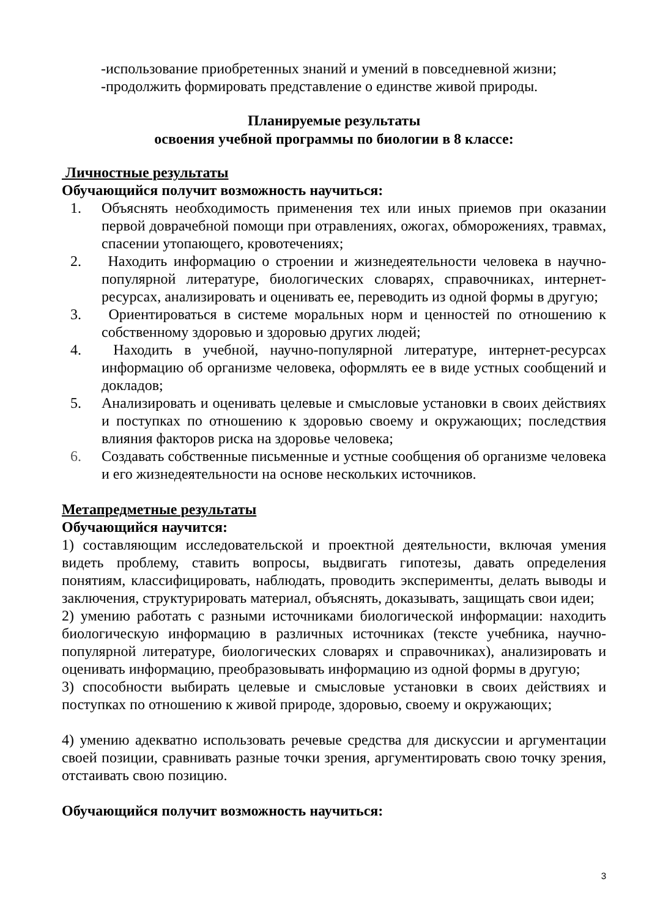-использование приобретенных знаний и умений в повседневной жизни;
-продолжить формировать представление о единстве живой природы.
Планируемые результаты
освоения учебной программы по биологии в 8 классе:
Личностные результаты
Обучающийся получит возможность научиться:
1. Объяснять необходимость применения тех или иных приемов при оказании первой доврачебной помощи при отравлениях, ожогах, обморожениях, травмах, спасении утопающего, кровотечениях;
2. Находить информацию о строении и жизнедеятельности человека в научно-популярной литературе, биологических словарях, справочниках, интернет-ресурсах, анализировать и оценивать ее, переводить из одной формы в другую;
3. Ориентироваться в системе моральных норм и ценностей по отношению к собственному здоровью и здоровью других людей;
4. Находить в учебной, научно-популярной литературе, интернет-ресурсах информацию об организме человека, оформлять ее в виде устных сообщений и докладов;
5. Анализировать и оценивать целевые и смысловые установки в своих действиях и поступках по отношению к здоровью своему и окружающих; последствия влияния факторов риска на здоровье человека;
6. Создавать собственные письменные и устные сообщения об организме человека и его жизнедеятельности на основе нескольких источников.
Метапредметные результаты
Обучающийся научится:
1) составляющим исследовательской и проектной деятельности, включая умения видеть проблему, ставить вопросы, выдвигать гипотезы, давать определения понятиям, классифицировать, наблюдать, проводить эксперименты, делать выводы и заключения, структурировать материал, объяснять, доказывать, защищать свои идеи;
2) умению работать с разными источниками биологической информации: находить биологическую информацию в различных источниках (тексте учебника, научно-популярной литературе, биологических словарях и справочниках), анализировать и оценивать информацию, преобразовывать информацию из одной формы в другую;
3) способности выбирать целевые и смысловые установки в своих действиях и поступках по отношению к живой природе, здоровью, своему и окружающих;
4) умению адекватно использовать речевые средства для дискуссии и аргументации своей позиции, сравнивать разные точки зрения, аргументировать свою точку зрения, отстаивать свою позицию.
Обучающийся получит возможность научиться:
3